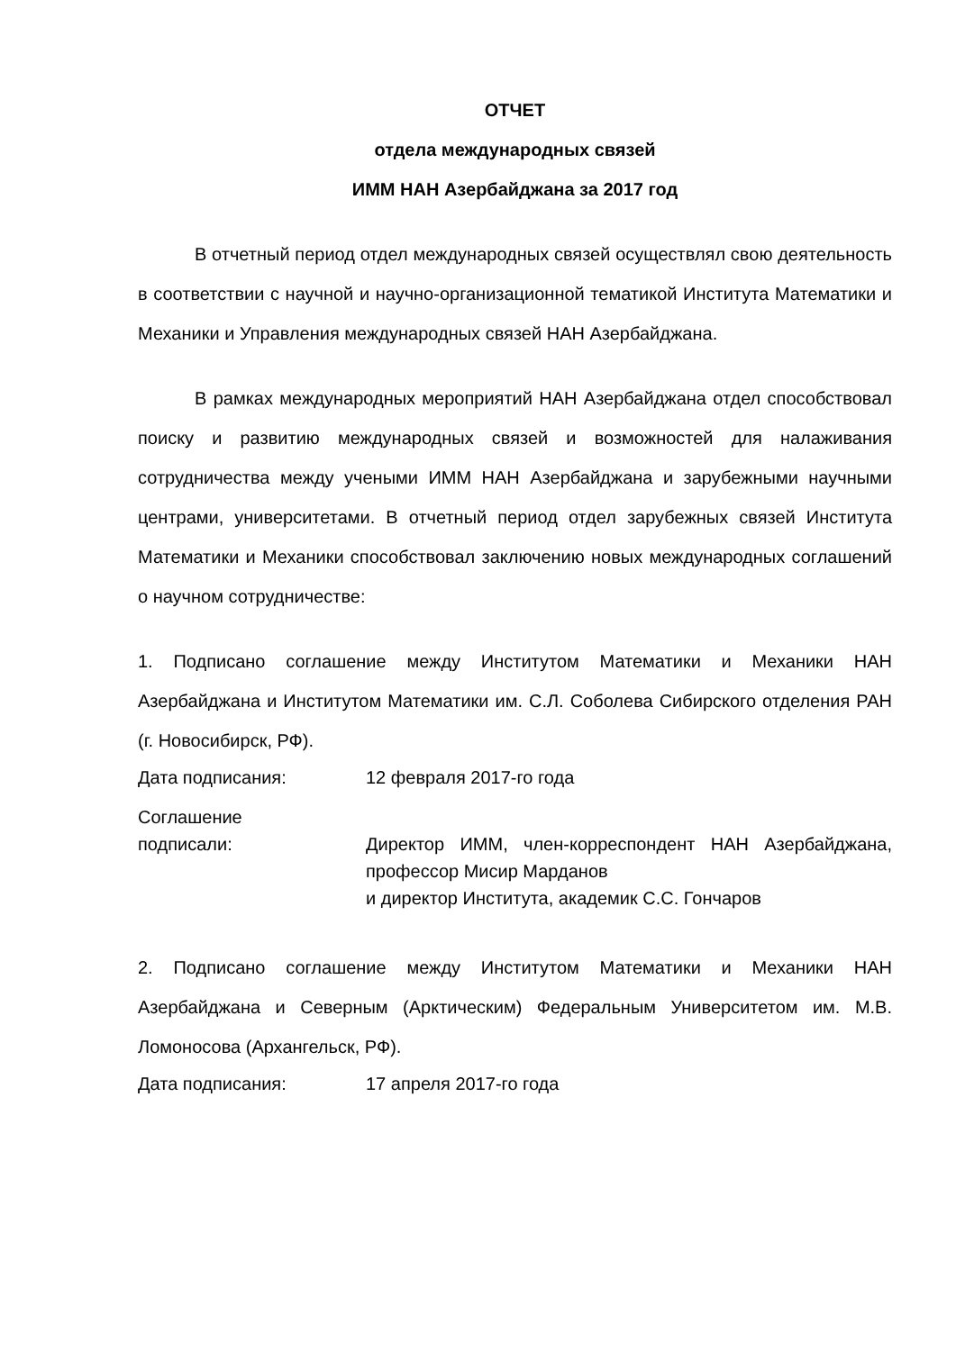ОТЧЕТ
отдела международных связей
ИММ НАН Азербайджана за 2017 год
В отчетный период отдел международных связей осуществлял свою деятельность в соответствии с научной и научно-организационной тематикой Института Математики и Механики и Управления международных связей НАН Азербайджана.
В рамках международных мероприятий НАН Азербайджана отдел способствовал поиску и развитию международных связей и возможностей для налаживания сотрудничества между учеными ИММ НАН Азербайджана и зарубежными научными центрами, университетами. В отчетный период отдел зарубежных связей Института Математики и Механики способствовал заключению новых международных соглашений о научном сотрудничестве:
1. Подписано соглашение между Институтом Математики и Механики НАН Азербайджана и Институтом Математики им. С.Л. Соболева Сибирского отделения РАН (г. Новосибирск, РФ).
Дата подписания: 12 февраля 2017-го года
Соглашение
подписали:
Директор ИММ, член-корреспондент НАН Азербайджана, профессор Мисир Марданов
и директор Института, академик С.С. Гончаров
2. Подписано соглашение между Институтом Математики и Механики НАН Азербайджана и Северным (Арктическим) Федеральным Университетом им. М.В. Ломоносова (Архангельск, РФ).
Дата подписания: 17 апреля 2017-го года